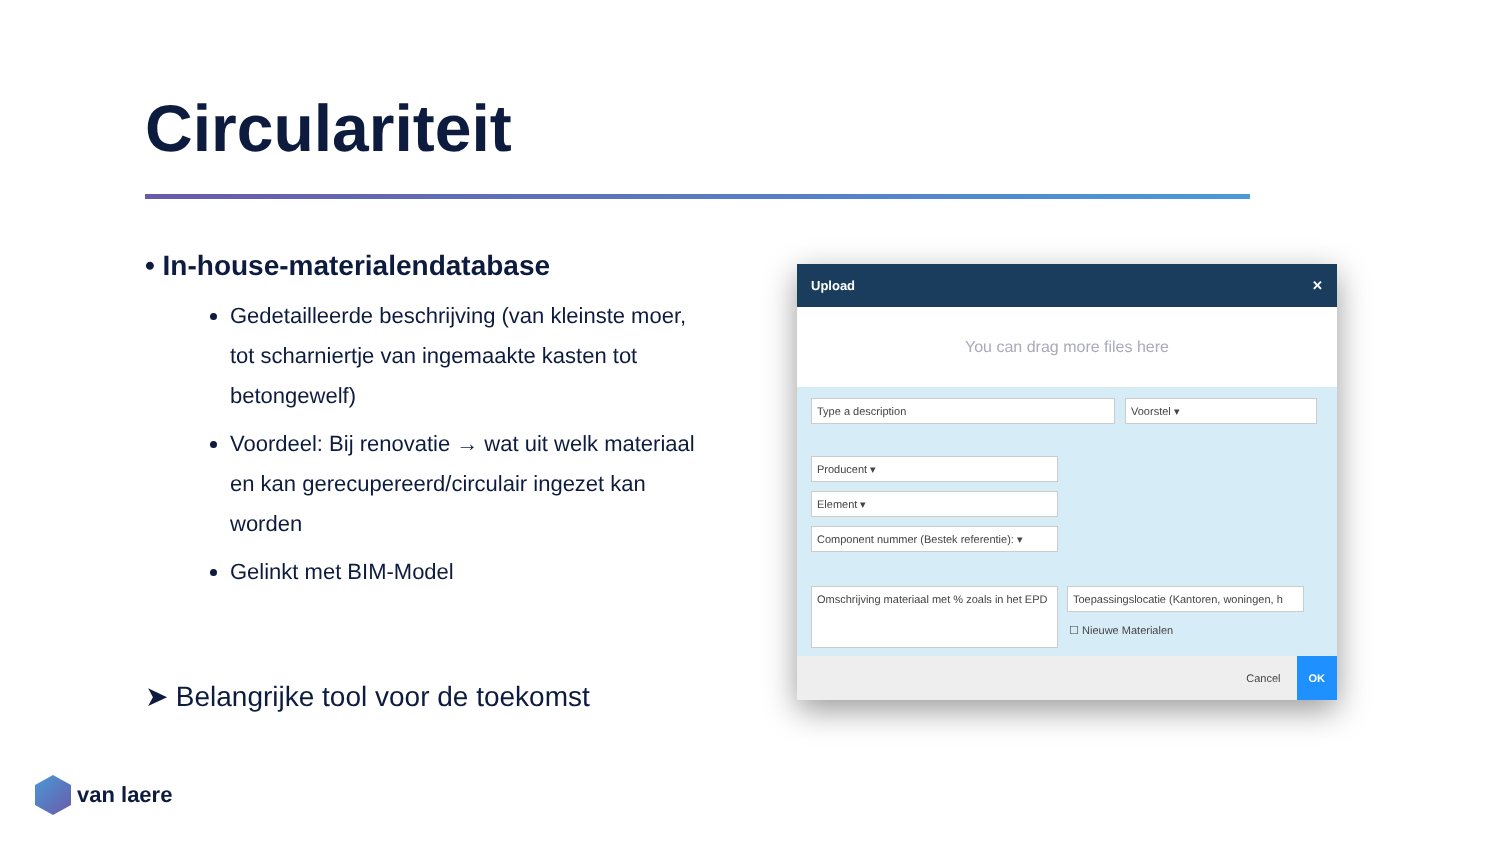Circulariteit
• In-house-materialendatabase
Gedetailleerde beschrijving (van kleinste moer, tot scharniertje van ingemaakte kasten tot betongewelf)
Voordeel: Bij renovatie → wat uit welk materiaal en kan gerecupereerd/circulair ingezet kan worden
Gelinkt met BIM-Model
➤ Belangrijke tool voor de toekomst
van laere
Upload ✕
You can drag more files here
Type a description Voorstel ▾
Producent ▾
Element ▾
Component nummer (Bestek referentie): ▾
Omschrijving materiaal met % zoals in het EPD
Toepassingslocatie (Kantoren, woningen, h
☐ Nieuwe Materialen
Cancel OK